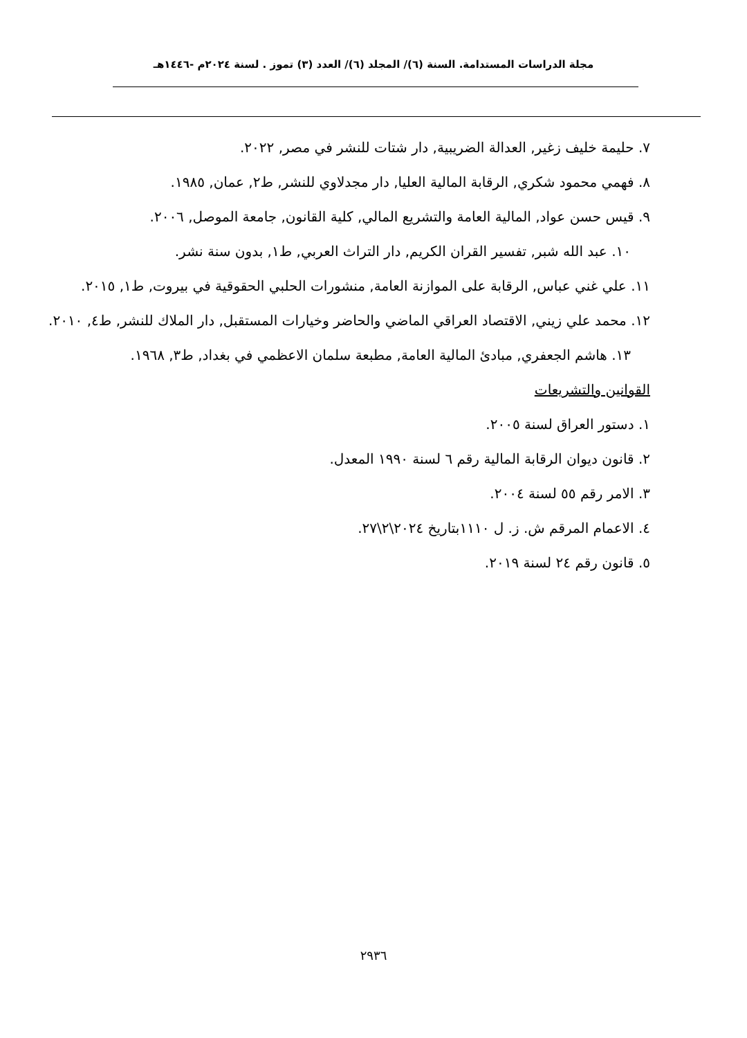مجلة الدراسات المستدامة. السنة (٦)/ المجلد (٦)/ العدد (٣) تموز . لسنة ٢٠٢٤م -١٤٤٦هـ
٧. حليمة خليف زغير, العدالة الضريبية, دار شتات للنشر في مصر, ٢٠٢٢.
٨. فهمي محمود شكري, الرقابة المالية العليا, دار مجدلاوي للنشر, ط٢, عمان, ١٩٨٥.
٩. قيس حسن عواد, المالية العامة والتشريع المالي, كلية القانون, جامعة الموصل, ٢٠٠٦.
١٠. عبد الله شبر, تفسير القران الكريم, دار التراث العربي, ط١, بدون سنة نشر.
١١. علي غني عباس, الرقابة على الموازنة العامة, منشورات الحلبي الحقوقية في بيروت, ط١, ٢٠١٥.
١٢. محمد علي زيني, الاقتصاد العراقي الماضي والحاضر وخيارات المستقبل, دار الملاك للنشر, ط٤, ٢٠١٠.
١٣. هاشم الجعفري, مبادئ المالية العامة, مطبعة سلمان الاعظمي في بغداد, ط٣, ١٩٦٨.
القوانين والتشريعات
١. دستور العراق لسنة ٢٠٠٥.
٢. قانون ديوان الرقابة المالية رقم ٦ لسنة ١٩٩٠ المعدل.
٣. الامر رقم ٥٥ لسنة ٢٠٠٤.
٤. الاعمام المرقم ش. ز. ل ١١١٠بتاريخ ٢٠٢٤\٢\٢٧.
٥. قانون رقم ٢٤ لسنة ٢٠١٩.
٢٩٣٦